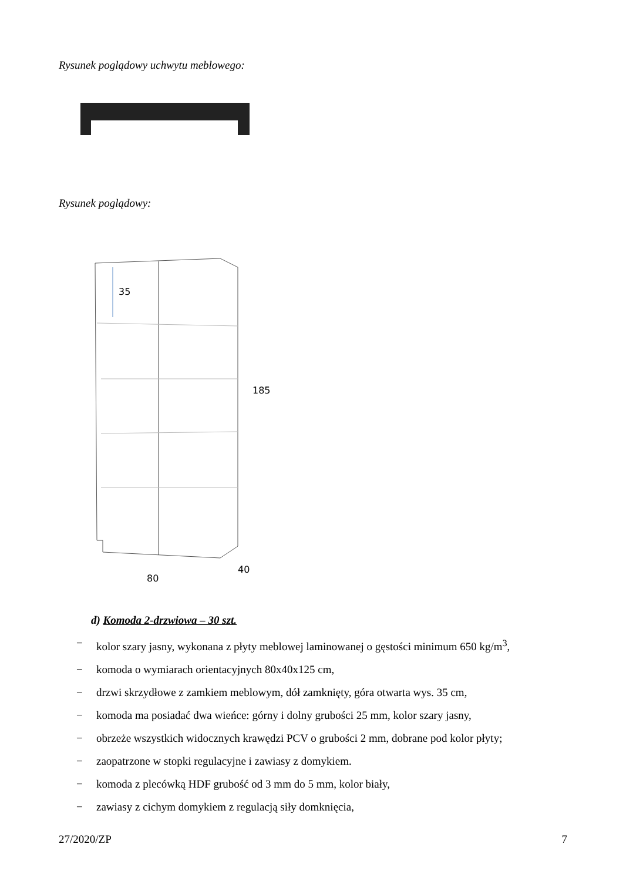Rysunek poglądowy uchwytu meblowego:
Rysunek poglądowy:
35
185
40
80
d) Komoda 2-drzwiowa – 30 szt.
− kolor szary jasny, wykonana z płyty meblowej laminowanej o gęstości minimum 650 kg/m<sup>3</sup>,
− komoda o wymiarach orientacyjnych 80x40x125 cm,
− drzwi skrzydłowe z zamkiem meblowym, dół zamknięty, góra otwarta wys. 35 cm,
− komoda ma posiadać dwa wieńce: górny i dolny grubości 25 mm, kolor szary jasny,
− obrzeże wszystkich widocznych krawędzi PCV o grubości 2 mm, dobrane pod kolor płyty;
− zaopatrzone w stopki regulacyjne i zawiasy z domykiem.
− komoda z plecówką HDF grubość od 3 mm do 5 mm, kolor biały,
− zawiasy z cichym domykiem z regulacją siły domknięcia,
27/2020/ZP 7